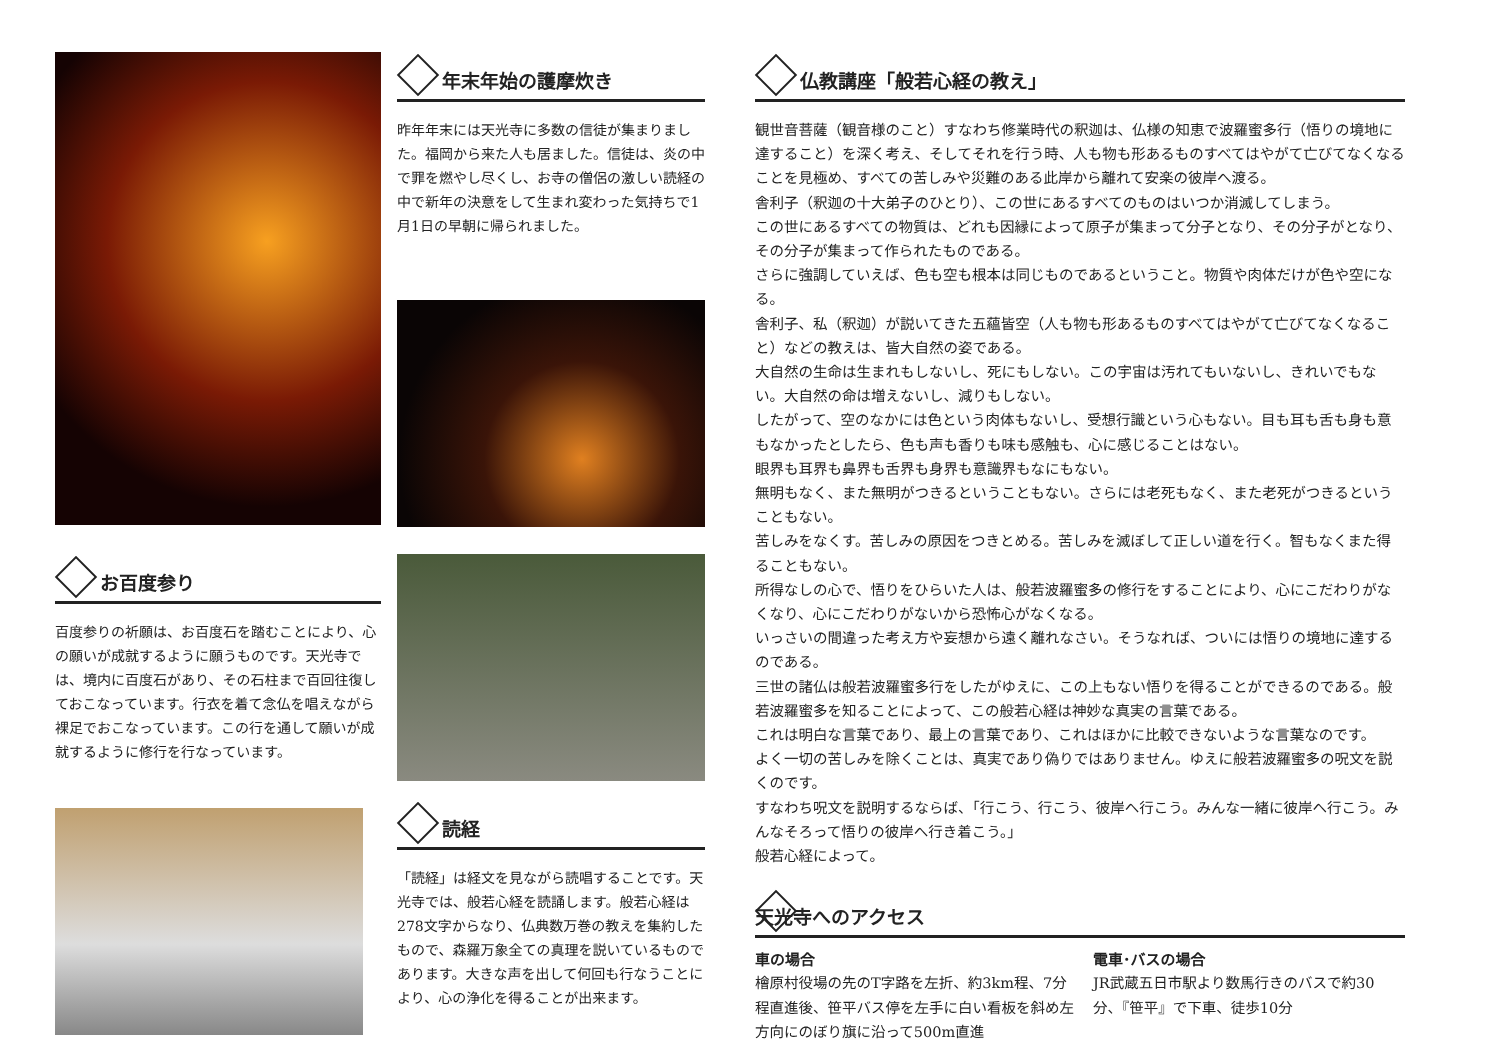年末年始の護摩炊き
昨年年末には天光寺に多数の信徒が集まりました。福岡から来た人も居ました。信徒は、炎の中で罪を燃やし尽くし、お寺の僧侶の激しい読経の中で新年の決意をして生まれ変わった気持ちで1月1日の早朝に帰られました。
お百度参り
百度参りの祈願は、お百度石を踏むことにより、心の願いが成就するように願うものです。天光寺では、境内に百度石があり、その石柱まで百回往復しておこなっています。行衣を着て念仏を唱えながら裸足でおこなっています。この行を通して願いが成就するように修行を行なっています。
読経
「読経」は経文を見ながら読唱することです。天光寺では、般若心経を読誦します。般若心経は278文字からなり、仏典数万巻の教えを集約したもので、森羅万象全ての真理を説いているものであります。大きな声を出して何回も行なうことにより、心の浄化を得ることが出来ます。
仏教講座「般若心経の教え」
観世音菩薩（観音様のこと）すなわち修業時代の釈迦は、仏様の知恵で波羅蜜多行（悟りの境地に達すること）を深く考え、そしてそれを行う時、人も物も形あるものすべてはやがて亡びてなくなることを見極め、すべての苦しみや災難のある此岸から離れて安楽の彼岸へ渡る。
舎利子（釈迦の十大弟子のひとり）、この世にあるすべてのものはいつか消滅してしまう。
この世にあるすべての物質は、どれも因縁によって原子が集まって分子となり、その分子がとなり、その分子が集まって作られたものである。
さらに強調していえば、色も空も根本は同じものであるということ。物質や肉体だけが色や空になる。
舎利子、私（釈迦）が説いてきた五蘊皆空（人も物も形あるものすべてはやがて亡びてなくなること）などの教えは、皆大自然の姿である。
大自然の生命は生まれもしないし、死にもしない。この宇宙は汚れてもいないし、きれいでもない。大自然の命は増えないし、減りもしない。
したがって、空のなかには色という肉体もないし、受想行識という心もない。目も耳も舌も身も意もなかったとしたら、色も声も香りも味も感触も、心に感じることはない。
眼界も耳界も鼻界も舌界も身界も意識界もなにもない。
無明もなく、また無明がつきるということもない。さらには老死もなく、また老死がつきるということもない。
苦しみをなくす。苦しみの原因をつきとめる。苦しみを滅ぼして正しい道を行く。智もなくまた得ることもない。
所得なしの心で、悟りをひらいた人は、般若波羅蜜多の修行をすることにより、心にこだわりがなくなり、心にこだわりがないから恐怖心がなくなる。
いっさいの間違った考え方や妄想から遠く離れなさい。そうなれば、ついには悟りの境地に達するのである。
三世の諸仏は般若波羅蜜多行をしたがゆえに、この上もない悟りを得ることができるのである。般若波羅蜜多を知ることによって、この般若心経は神妙な真実の言葉である。
これは明白な言葉であり、最上の言葉であり、これはほかに比較できないような言葉なのです。
よく一切の苦しみを除くことは、真実であり偽りではありません。ゆえに般若波羅蜜多の呪文を説くのです。
すなわち呪文を説明するならば、「行こう、行こう、彼岸へ行こう。みんな一緒に彼岸へ行こう。みんなそろって悟りの彼岸へ行き着こう。」
般若心経によって。
天光寺へのアクセス
車の場合
檜原村役場の先のT字路を左折、約3km程、7分程直進後、笹平バス停を左手に白い看板を斜め左方向にのぼり旗に沿って500m直進
電車･バスの場合
JR武蔵五日市駅より数馬行きのバスで約30分、『笹平』で下車、徒歩10分